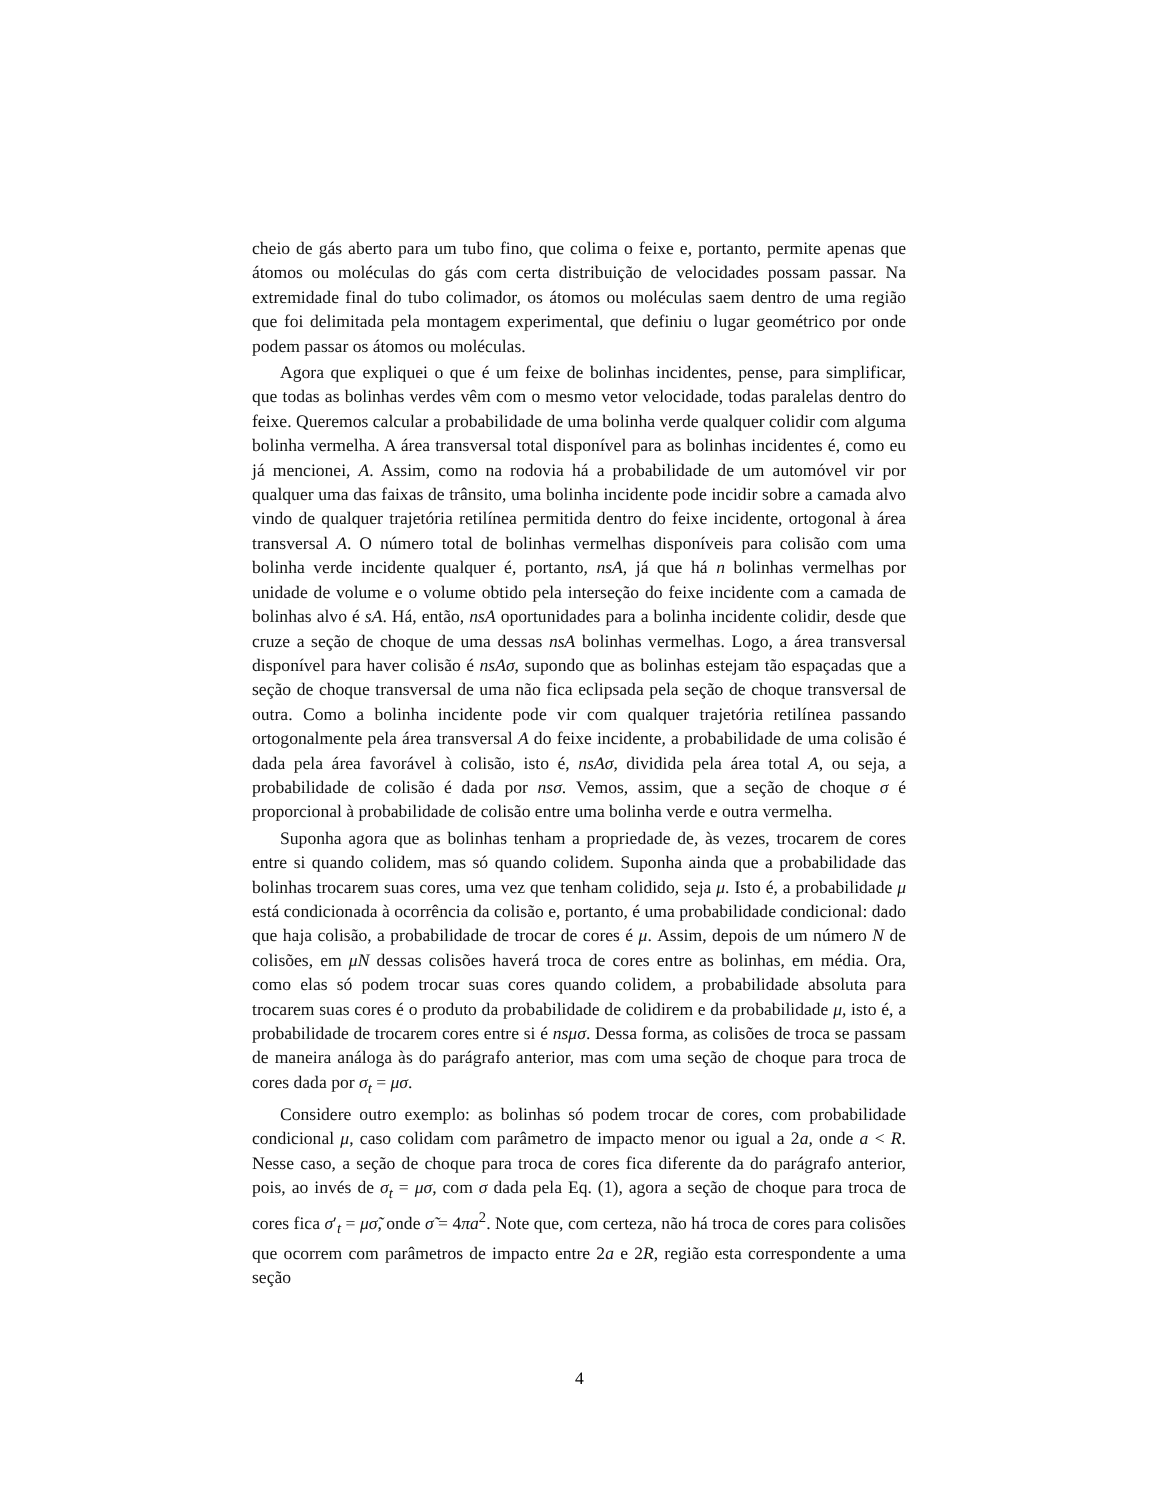cheio de gás aberto para um tubo fino, que colima o feixe e, portanto, permite apenas que átomos ou moléculas do gás com certa distribuição de velocidades possam passar. Na extremidade final do tubo colimador, os átomos ou moléculas saem dentro de uma região que foi delimitada pela montagem experimental, que definiu o lugar geométrico por onde podem passar os átomos ou moléculas.
Agora que expliquei o que é um feixe de bolinhas incidentes, pense, para simplificar, que todas as bolinhas verdes vêm com o mesmo vetor velocidade, todas paralelas dentro do feixe. Queremos calcular a probabilidade de uma bolinha verde qualquer colidir com alguma bolinha vermelha. A área transversal total disponível para as bolinhas incidentes é, como eu já mencionei, A. Assim, como na rodovia há a probabilidade de um automóvel vir por qualquer uma das faixas de trânsito, uma bolinha incidente pode incidir sobre a camada alvo vindo de qualquer trajetória retilínea permitida dentro do feixe incidente, ortogonal à área transversal A. O número total de bolinhas vermelhas disponíveis para colisão com uma bolinha verde incidente qualquer é, portanto, nsA, já que há n bolinhas vermelhas por unidade de volume e o volume obtido pela interseção do feixe incidente com a camada de bolinhas alvo é sA. Há, então, nsA oportunidades para a bolinha incidente colidir, desde que cruze a seção de choque de uma dessas nsA bolinhas vermelhas. Logo, a área transversal disponível para haver colisão é nsAσ, supondo que as bolinhas estejam tão espaçadas que a seção de choque transversal de uma não fica eclipsada pela seção de choque transversal de outra. Como a bolinha incidente pode vir com qualquer trajetória retilínea passando ortogonalmente pela área transversal A do feixe incidente, a probabilidade de uma colisão é dada pela área favorável à colisão, isto é, nsAσ, dividida pela área total A, ou seja, a probabilidade de colisão é dada por nsσ. Vemos, assim, que a seção de choque σ é proporcional à probabilidade de colisão entre uma bolinha verde e outra vermelha.
Suponha agora que as bolinhas tenham a propriedade de, às vezes, trocarem de cores entre si quando colidem, mas só quando colidem. Suponha ainda que a probabilidade das bolinhas trocarem suas cores, uma vez que tenham colidido, seja μ. Isto é, a probabilidade μ está condicionada à ocorrência da colisão e, portanto, é uma probabilidade condicional: dado que haja colisão, a probabilidade de trocar de cores é μ. Assim, depois de um número N de colisões, em μN dessas colisões haverá troca de cores entre as bolinhas, em média. Ora, como elas só podem trocar suas cores quando colidem, a probabilidade absoluta para trocarem suas cores é o produto da probabilidade de colidirem e da probabilidade μ, isto é, a probabilidade de trocarem cores entre si é nsμσ. Dessa forma, as colisões de troca se passam de maneira análoga às do parágrafo anterior, mas com uma seção de choque para troca de cores dada por σ<sub>t</sub> = μσ.
Considere outro exemplo: as bolinhas só podem trocar de cores, com probabilidade condicional μ, caso colidam com parâmetro de impacto menor ou igual a 2a, onde a < R. Nesse caso, a seção de choque para troca de cores fica diferente da do parágrafo anterior, pois, ao invés de σ<sub>t</sub> = μσ, com σ dada pela Eq. (1), agora a seção de choque para troca de cores fica σ′<sub>t</sub> = μσ̃, onde σ̃ = 4πa<sup>2</sup>. Note que, com certeza, não há troca de cores para colisões que ocorrem com parâmetros de impacto entre 2a e 2R, região esta correspondente a uma seção
4